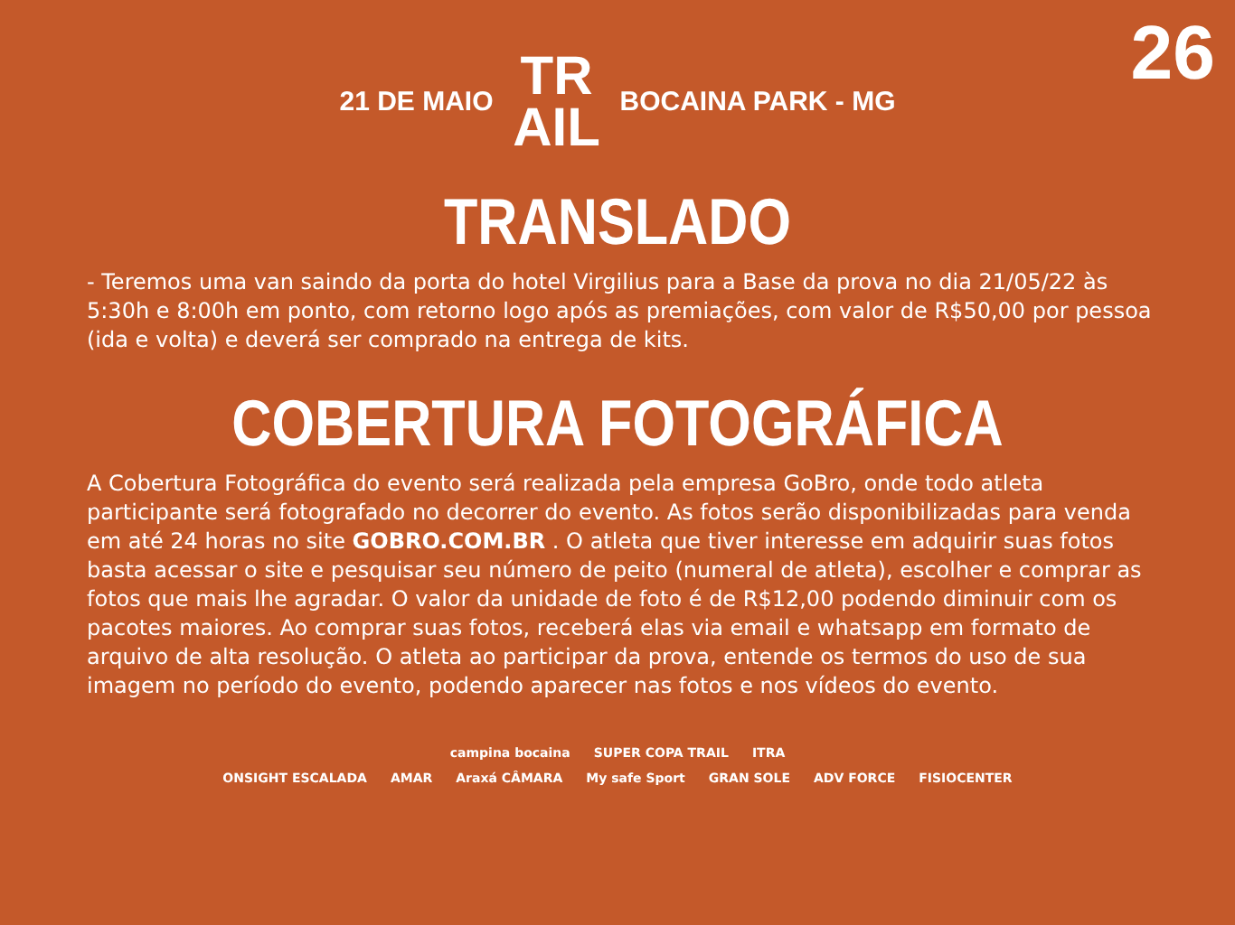26
21 DE MAIO TR
AIL BOCAINA PARK - MG
TRANSLADO
- Teremos uma van saindo da porta do hotel Virgilius para a Base da prova no dia 21/05/22 às 5:30h e 8:00h em ponto, com retorno logo após as premiações, com valor de R$50,00 por pessoa (ida e volta) e deverá ser comprado na entrega de kits.
COBERTURA FOTOGRÁFICA
A Cobertura Fotográfica do evento será realizada pela empresa GoBro, onde todo atleta participante será fotografado no decorrer do evento. As fotos serão disponibilizadas para venda em até 24 horas no site GOBRO.COM.BR . O atleta que tiver interesse em adquirir suas fotos basta acessar o site e pesquisar seu número de peito (numeral de atleta), escolher e comprar as fotos que mais lhe agradar. O valor da unidade de foto é de R$12,00 podendo diminuir com os pacotes maiores. Ao comprar suas fotos, receberá elas via email e whatsapp em formato de arquivo de alta resolução. O atleta ao participar da prova, entende os termos do uso de sua imagem no período do evento, podendo aparecer nas fotos e nos vídeos do evento.
campina bocaina SUPER COPA TRAIL ITRA
ONSIGHT ESCALADA AMAR Araxá CÂMARA My safe Sport GRAN SOLE ADV FORCE FISIOCENTER